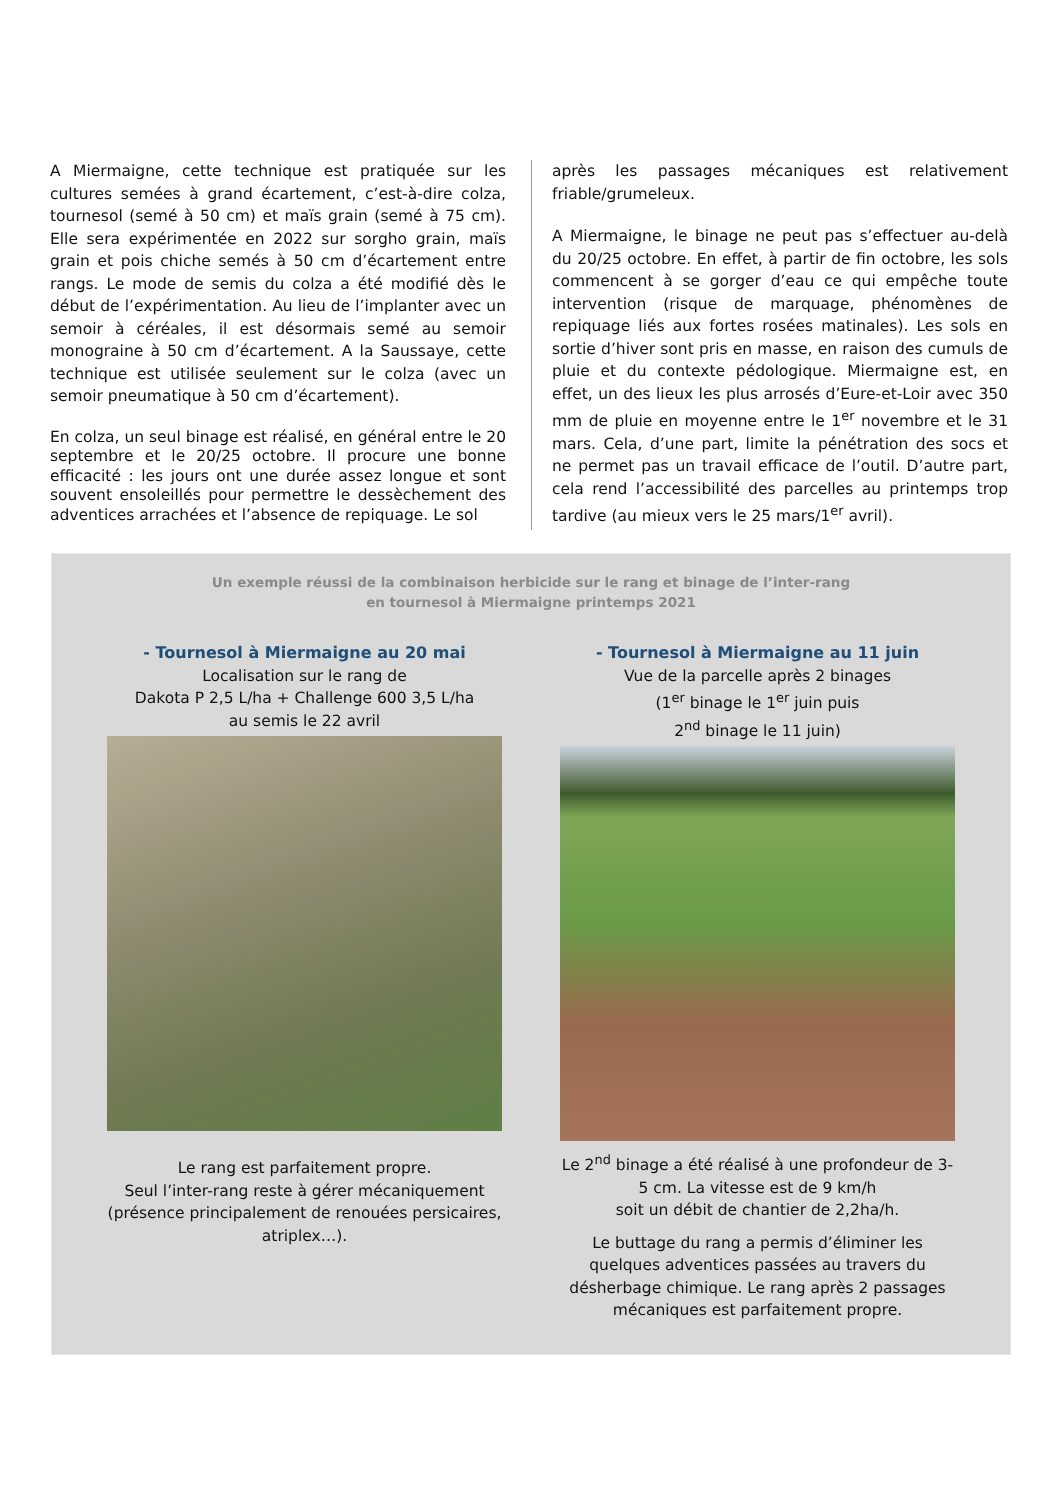A Miermaigne, cette technique est pratiquée sur les cultures semées à grand écartement, c’est-à-dire colza, tournesol (semé à 50 cm) et maïs grain (semé à 75 cm). Elle sera expérimentée en 2022 sur sorgho grain, maïs grain et pois chiche semés à 50 cm d’écartement entre rangs. Le mode de semis du colza a été modifié dès le début de l’expérimentation. Au lieu de l’implanter avec un semoir à céréales, il est désormais semé au semoir monograine à 50 cm d’écartement. A la Saussaye, cette technique est utilisée seulement sur le colza (avec un semoir pneumatique à 50 cm d’écartement).
En colza, un seul binage est réalisé, en général entre le 20 septembre et le 20/25 octobre. Il procure une bonne efficacité : les jours ont une durée assez longue et sont souvent ensoleillés pour permettre le dessèchement des adventices arrachées et l’absence de repiquage. Le sol
après les passages mécaniques est relativement friable/grumeleux.
A Miermaigne, le binage ne peut pas s’effectuer au-delà du 20/25 octobre. En effet, à partir de fin octobre, les sols commencent à se gorger d’eau ce qui empêche toute intervention (risque de marquage, phénomènes de repiquage liés aux fortes rosées matinales). Les sols en sortie d’hiver sont pris en masse, en raison des cumuls de pluie et du contexte pédologique. Miermaigne est, en effet, un des lieux les plus arrosés d’Eure-et-Loir avec 350 mm de pluie en moyenne entre le 1<sup>er</sup> novembre et le 31 mars. Cela, d’une part, limite la pénétration des socs et ne permet pas un travail efficace de l’outil. D’autre part, cela rend l’accessibilité des parcelles au printemps trop tardive (au mieux vers le 25 mars/1<sup>er</sup> avril).
Un exemple réussi de la combinaison herbicide sur le rang et binage de l’inter-rang
en tournesol à Miermaigne printemps 2021
- Tournesol à Miermaigne au 20 mai
Localisation sur le rang de
Dakota P 2,5 L/ha + Challenge 600 3,5 L/ha
au semis le 22 avril
Le rang est parfaitement propre.
Seul l’inter-rang reste à gérer mécaniquement (présence principalement de renouées persicaires, atriplex…).
- Tournesol à Miermaigne au 11 juin
Vue de la parcelle après 2 binages
(1<sup>er</sup> binage le 1<sup>er</sup> juin puis
2<sup>nd</sup> binage le 11 juin)
Le 2<sup>nd</sup> binage a été réalisé à une profondeur de 3-5 cm. La vitesse est de 9 km/h
soit un débit de chantier de 2,2ha/h.
Le buttage du rang a permis d’éliminer les quelques adventices passées au travers du désherbage chimique. Le rang après 2 passages mécaniques est parfaitement propre.